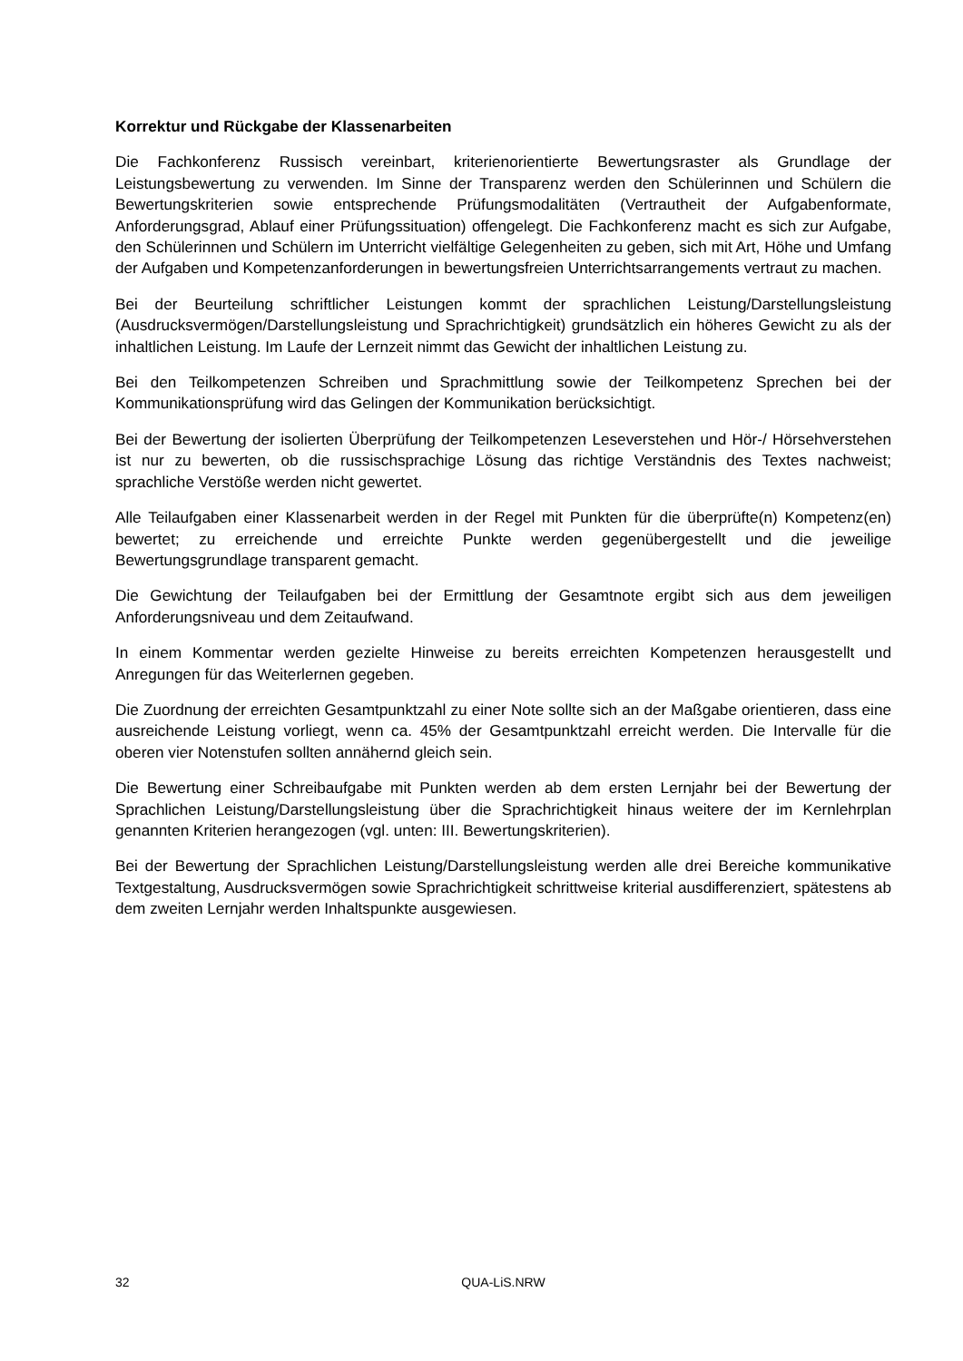Korrektur und Rückgabe der Klassenarbeiten
Die Fachkonferenz Russisch vereinbart, kriterienorientierte Bewertungsraster als Grundlage der Leistungsbewertung zu verwenden. Im Sinne der Transparenz werden den Schülerinnen und Schülern die Bewertungskriterien sowie entsprechende Prüfungsmodalitäten (Vertrautheit der Aufgabenformate, Anforderungsgrad, Ablauf einer Prüfungssituation) offengelegt. Die Fachkonferenz macht es sich zur Aufgabe, den Schülerinnen und Schülern im Unterricht vielfältige Gelegenheiten zu geben, sich mit Art, Höhe und Umfang der Aufgaben und Kompetenzanforderungen in bewertungsfreien Unterrichtsarrangements vertraut zu machen.
Bei der Beurteilung schriftlicher Leistungen kommt der sprachlichen Leistung/Darstellungsleistung (Ausdrucksvermögen/Darstellungsleistung und Sprachrichtigkeit) grundsätzlich ein höheres Gewicht zu als der inhaltlichen Leistung. Im Laufe der Lernzeit nimmt das Gewicht der inhaltlichen Leistung zu.
Bei den Teilkompetenzen Schreiben und Sprachmittlung sowie der Teilkompetenz Sprechen bei der Kommunikationsprüfung wird das Gelingen der Kommunikation berücksichtigt.
Bei der Bewertung der isolierten Überprüfung der Teilkompetenzen Leseverstehen und Hör-/ Hörsehverstehen ist nur zu bewerten, ob die russischsprachige Lösung das richtige Verständnis des Textes nachweist; sprachliche Verstöße werden nicht gewertet.
Alle Teilaufgaben einer Klassenarbeit werden in der Regel mit Punkten für die überprüfte(n) Kompetenz(en) bewertet; zu erreichende und erreichte Punkte werden gegenübergestellt und die jeweilige Bewertungsgrundlage transparent gemacht.
Die Gewichtung der Teilaufgaben bei der Ermittlung der Gesamtnote ergibt sich aus dem jeweiligen Anforderungsniveau und dem Zeitaufwand.
In einem Kommentar werden gezielte Hinweise zu bereits erreichten Kompetenzen herausgestellt und Anregungen für das Weiterlernen gegeben.
Die Zuordnung der erreichten Gesamtpunktzahl zu einer Note sollte sich an der Maßgabe orientieren, dass eine ausreichende Leistung vorliegt, wenn ca. 45% der Gesamtpunktzahl erreicht werden. Die Intervalle für die oberen vier Notenstufen sollten annähernd gleich sein.
Die Bewertung einer Schreibaufgabe mit Punkten werden ab dem ersten Lernjahr bei der Bewertung der Sprachlichen Leistung/Darstellungsleistung über die Sprachrichtigkeit hinaus weitere der im Kernlehrplan genannten Kriterien herangezogen (vgl. unten: III. Bewertungskriterien).
Bei der Bewertung der Sprachlichen Leistung/Darstellungsleistung werden alle drei Bereiche kommunikative Textgestaltung, Ausdrucksvermögen sowie Sprachrichtigkeit schrittweise kriterial ausdifferenziert, spätestens ab dem zweiten Lernjahr werden Inhaltspunkte ausgewiesen.
32 QUA-LiS.NRW